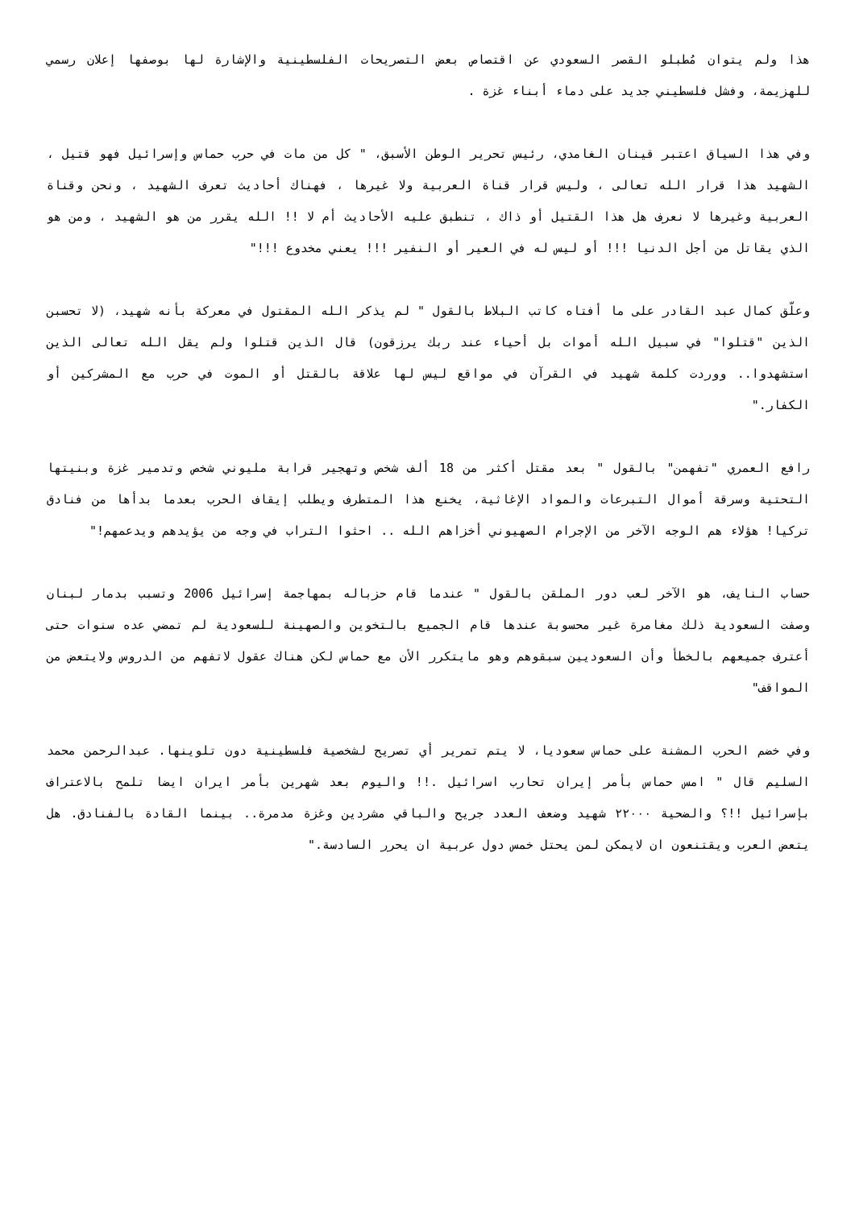هذا ولم يتوان مُطبلو القصر السعودي عن اقتصاص بعض التصريحات الفلسطينية والإشارة لها بوصفها إعلان رسمي للهزيمة، وفشل فلسطيني جديد على دماء أبناء غزة .
وفي هذا السياق اعتبر قينان الغامدي، رئيس تحرير الوطن الأسبق، " كل من مات في حرب حماس وإسرائيل فهو قتيل ، الشهيد هذا قرار الله تعالى ، وليس قرار قناة العربية ولا غيرها ، فهناك أحاديث تعرف الشهيد ، ونحن وقناة العربية وغيرها لا نعرف هل هذا القتيل أو ذاك ، تنطبق عليه الأحاديث أم لا !! الله يقرر من هو الشهيد ، ومن هو الذي يقاتل من أجل الدنيا !!! أو ليس له في العير أو النفير !!! يعني مخدوع !!!"
وعلّق كمال عبد القادر على ما أفتاه كاتب البلاط بالقول " لم يذكر الله المقتول في معركة بأنه شهيد، (لا تحسبن الذين "قتلوا" في سبيل الله أموات بل أحياء عند ربك يرزقون) قال الذين قتلوا ولم يقل الله تعالى الذين استشهدوا.. ووردت كلمة شهيد في القرآن في مواقع ليس لها علاقة بالقتل أو الموت في حرب مع المشركين أو الكفار."
رافع العمري "تفهمن" بالقول " بعد مقتل أكثر من 18 ألف شخص وتهجير قرابة مليوني شخص وتدمير غزة وبنيتها التحتية وسرقة أموال التبرعات والمواد الإغاثية، يخنع هذا المتطرف ويطلب إيقاف الحرب بعدما بدأها من فنادق تركيا! هؤلاء هم الوجه الآخر من الإجرام الصهيوني أخزاهم الله .. احثوا التراب في وجه من يؤيدهم ويدعمهم!"
حساب النايف، هو الآخر لعب دور الملقن بالقول " عندما قام حزباله بمهاجمة إسرائيل 2006 وتسبب بدمار لبنان وصفت السعودية ذلك مغامرة غير محسوبة عندها قام الجميع بالتخوين والصهينة للسعودية لم تمضي عده سنوات حتى أعترف جميعهم بالخطأ وأن السعوديين سبقوهم وهو مايتكرر الأن مع حماس لكن هناك عقول لاتفهم من الدروس ولايتعض من المواقف"
وفي خضم الحرب المشنة على حماس سعوديا، لا يتم تمرير أي تصريح لشخصية فلسطينية دون تلوينها. عبدالرحمن محمد السليم قال " امس حماس بأمر إيران تحارب اسرائيل .!! واليوم بعد شهرين بأمر ايران ايضا تلمح بالاعتراف بإسرائيل !!؟ والضحية ٢٢٠٠٠ شهيد وضعف العدد جريح والباقي مشردين وغزة مدمرة.. بينما القادة بالفنادق. هل يتعض العرب ويقتنعون ان لايمكن لمن يحتل خمس دول عربية ان يحرر السادسة."